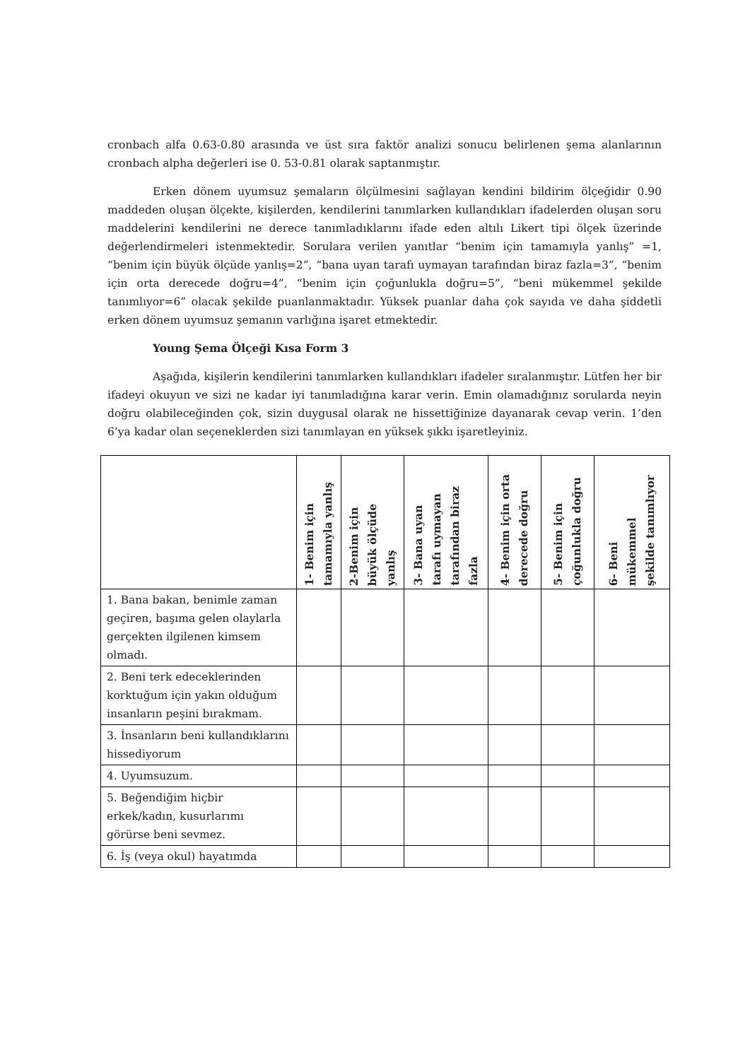cronbach alfa 0.63-0.80 arasında ve üst sıra faktör analizi sonucu belirlenen şema alanlarının cronbach alpha değerleri ise 0. 53-0.81 olarak saptanmıştır.
Erken dönem uyumsuz şemaların ölçülmesini sağlayan kendini bildirim ölçeğidir 0.90 maddeden oluşan ölçekte, kişilerden, kendilerini tanımlarken kullandıkları ifadelerden oluşan soru maddelerini kendilerini ne derece tanımladıklarını ifade eden altılı Likert tipi ölçek üzerinde değerlendirmeleri istenmektedir. Sorulara verilen yanıtlar “benim için tamamıyla yanlış” =1, “benim için büyük ölçüde yanlış=2”, “bana uyan tarafı uymayan tarafından biraz fazla=3”, “benim için orta derecede doğru=4”, “benim için çoğunlukla doğru=5”, “beni mükemmel şekilde tanımlıyor=6” olacak şekilde puanlanmaktadır. Yüksek puanlar daha çok sayıda ve daha şiddetli erken dönem uyumsuz şemanın varlığına işaret etmektedir.
Young Şema Ölçeği Kısa Form 3
Aşağıda, kişilerin kendilerini tanımlarken kullandıkları ifadeler sıralanmıştır. Lütfen her bir ifadeyi okuyun ve sizi ne kadar iyi tanımladığına karar verin. Emin olamadığınız sorularda neyin doğru olabileceğinden çok, sizin duygusal olarak ne hissettiğinize dayanarak cevap verin. 1’den 6’ya kadar olan seçeneklerden sizi tanımlayan en yüksek şıkkı işaretleyiniz.
| | 1- Benim için tamamıyla yanlış | 2-Benim için büyük ölçüde yanlış | 3- Bana uyan tarafı uymayan tarafından biraz fazla | 4- Benim için orta derecede doğru | 5- Benim için çoğunlukla doğru | 6- Beni mükemmel şekilde tanımlıyor |
| --- | --- | --- | --- | --- | --- | --- |
| 1. Bana bakan, benimle zaman geçiren, başıma gelen olaylarla gerçekten ilgilenen kimsem olmadı. | | | | | | |
| 2. Beni terk edeceklerinden korktuğum için yakın olduğum insanların peşini bırakmam. | | | | | | |
| 3. İnsanların beni kullandıklarını hissediyorum | | | | | | |
| 4. Uyumsuzum. | | | | | | |
| 5. Beğendiğim hiçbir erkek/kadın, kusurlarımı görürse beni sevmez. | | | | | | |
| 6. İş (veya okul) hayatımda | | | | | | |